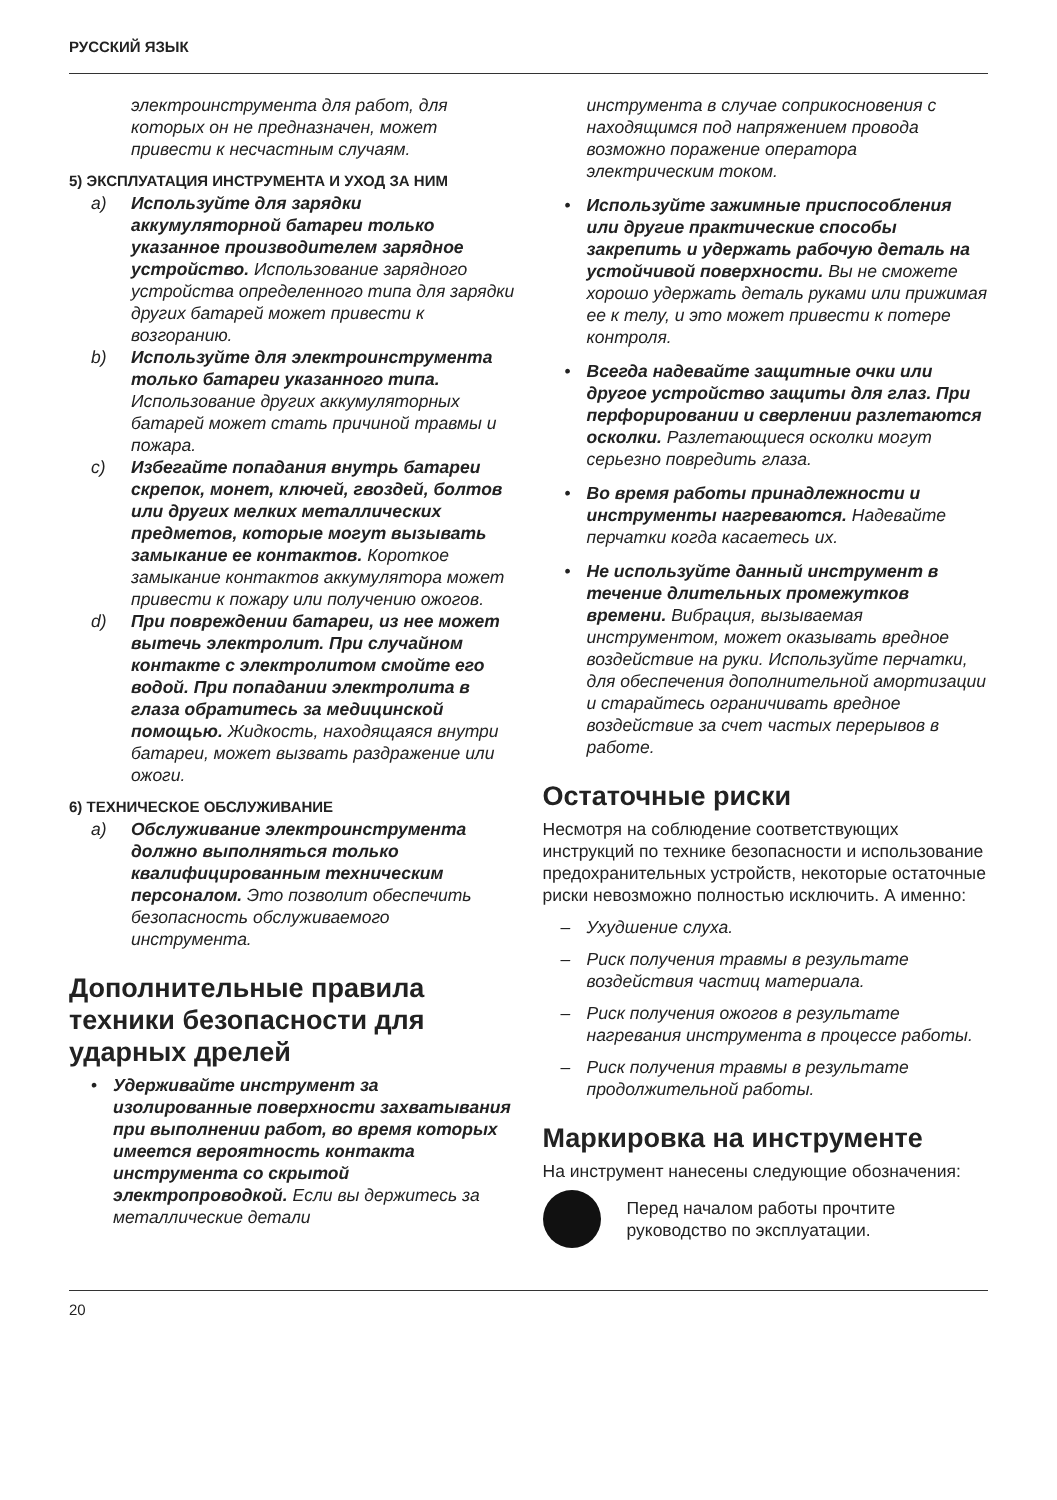РУССКИЙ ЯЗЫК
электроинструмента для работ, для которых он не предназначен, может привести к несчастным случаям.
5) ЭКСПЛУАТАЦИЯ ИНСТРУМЕНТА И УХОД ЗА НИМ
a) Используйте для зарядки аккумуляторной батареи только указанное производителем зарядное устройство. Использование зарядного устройства определенного типа для зарядки других батарей может привести к возгоранию.
b) Используйте для электроинструмента только батареи указанного типа. Использование других аккумуляторных батарей может стать причиной травмы и пожара.
c) Избегайте попадания внутрь батареи скрепок, монет, ключей, гвоздей, болтов или других мелких металлических предметов, которые могут вызывать замыкание ее контактов. Короткое замыкание контактов аккумулятора может привести к пожару или получению ожогов.
d) При повреждении батареи, из нее может вытечь электролит. При случайном контакте с электролитом смойте его водой. При попадании электролита в глаза обратитесь за медицинской помощью. Жидкость, находящаяся внутри батареи, может вызвать раздражение или ожоги.
6) ТЕХНИЧЕСКОЕ ОБСЛУЖИВАНИЕ
a) Обслуживание электроинструмента должно выполняться только квалифицированным техническим персоналом. Это позволит обеспечить безопасность обслуживаемого инструмента.
Дополнительные правила техники безопасности для ударных дрелей
• Удерживайте инструмент за изолированные поверхности захватывания при выполнении работ, во время которых имеется вероятность контакта инструмента со скрытой электропроводкой. Если вы держитесь за металлические детали
инструмента в случае соприкосновения с находящимся под напряжением провода возможно поражение оператора электрическим током.
• Используйте зажимные приспособления или другие практические способы закрепить и удержать рабочую деталь на устойчивой поверхности. Вы не сможете хорошо удержать деталь руками или прижимая ее к телу, и это может привести к потере контроля.
• Всегда надевайте защитные очки или другое устройство защиты для глаз. При перфорировании и сверлении разлетаются осколки. Разлетающиеся осколки могут серьезно повредить глаза.
• Во время работы принадлежности и инструменты нагреваются. Надевайте перчатки когда касаетесь их.
• Не используйте данный инструмент в течение длительных промежутков времени. Вибрация, вызываемая инструментом, может оказывать вредное воздействие на руки. Используйте перчатки, для обеспечения дополнительной амортизации и старайтесь ограничивать вредное воздействие за счет частых перерывов в работе.
Остаточные риски
Несмотря на соблюдение соответствующих инструкций по технике безопасности и использование предохранительных устройств, некоторые остаточные риски невозможно полностью исключить. А именно:
– Ухудшение слуха.
– Риск получения травмы в результате воздействия частиц материала.
– Риск получения ожогов в результате нагревания инструмента в процессе работы.
– Риск получения травмы в результате продолжительной работы.
Маркировка на инструменте
На инструмент нанесены следующие обозначения:
Перед началом работы прочтите руководство по эксплуатации.
20